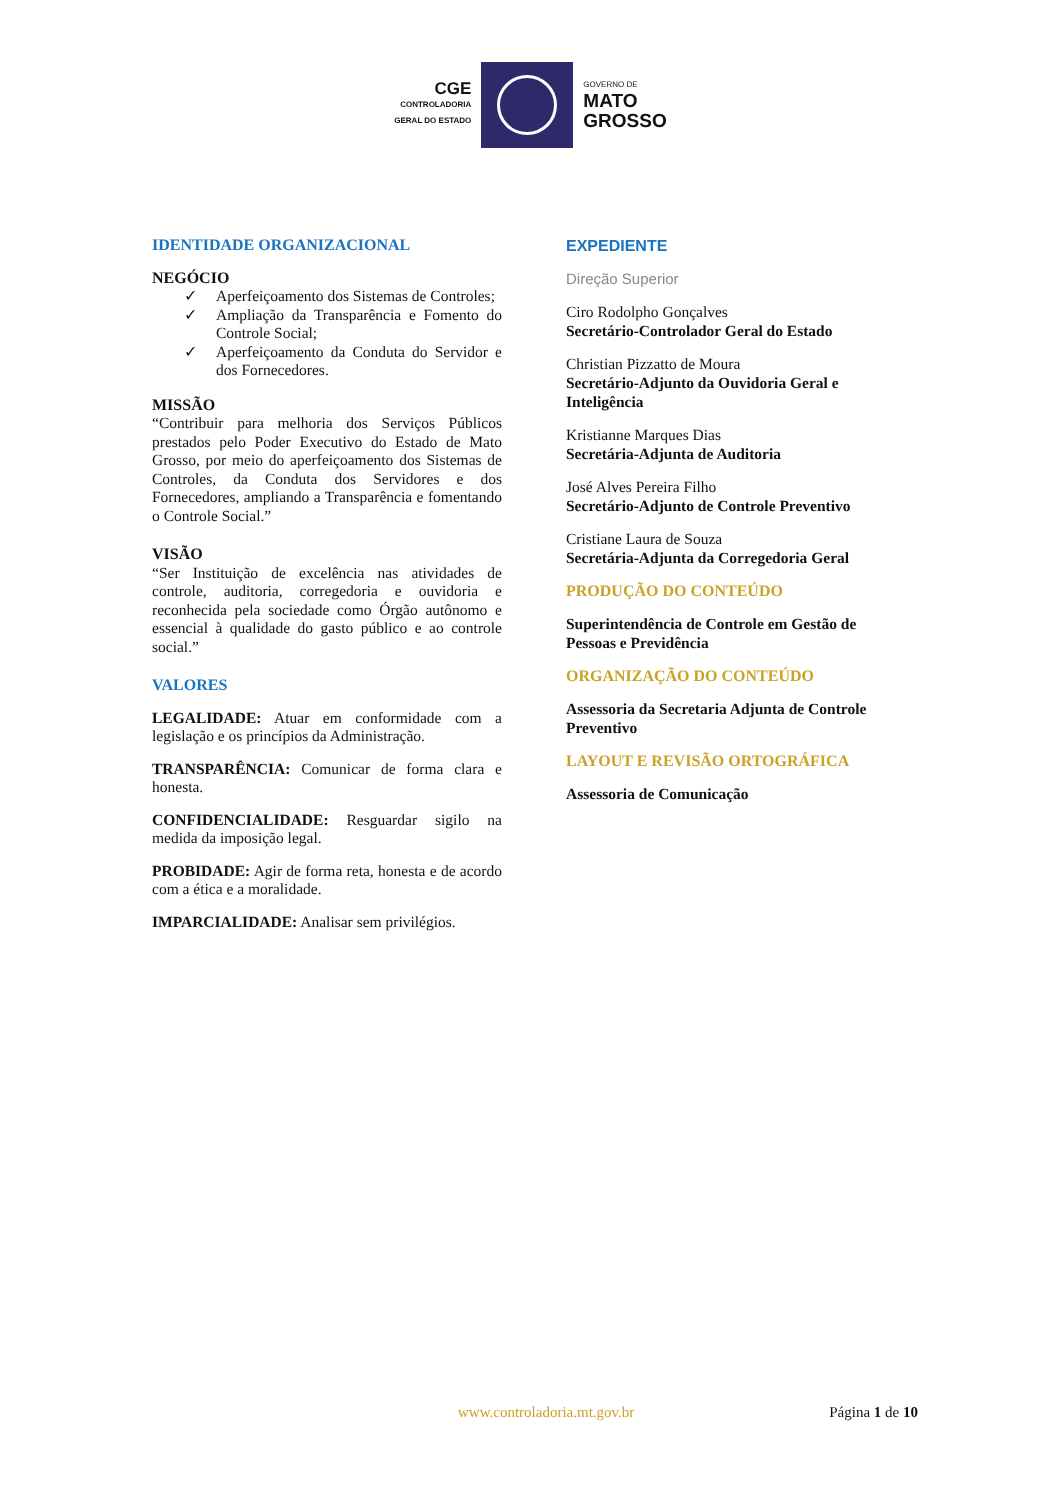CGE
CONTROLADORIA
GERAL DO ESTADO
GOVERNO DE
MATO
GROSSO
IDENTIDADE ORGANIZACIONAL
NEGÓCIO
✓ Aperfeiçoamento dos Sistemas de Controles;
✓ Ampliação da Transparência e Fomento do Controle Social;
✓ Aperfeiçoamento da Conduta do Servidor e dos Fornecedores.
MISSÃO
“Contribuir para melhoria dos Serviços Públicos prestados pelo Poder Executivo do Estado de Mato Grosso, por meio do aperfeiçoamento dos Sistemas de Controles, da Conduta dos Servidores e dos Fornecedores, ampliando a Transparência e fomentando o Controle Social.”
VISÃO
“Ser Instituição de excelência nas atividades de controle, auditoria, corregedoria e ouvidoria e reconhecida pela sociedade como Órgão autônomo e essencial à qualidade do gasto público e ao controle social.”
VALORES
LEGALIDADE: Atuar em conformidade com a legislação e os princípios da Administração.
TRANSPARÊNCIA: Comunicar de forma clara e honesta.
CONFIDENCIALIDADE: Resguardar sigilo na medida da imposição legal.
PROBIDADE: Agir de forma reta, honesta e de acordo com a ética e a moralidade.
IMPARCIALIDADE: Analisar sem privilégios.
EXPEDIENTE
Direção Superior
Ciro Rodolpho Gonçalves
Secretário-Controlador Geral do Estado
Christian Pizzatto de Moura
Secretário-Adjunto da Ouvidoria Geral e Inteligência
Kristianne Marques Dias
Secretária-Adjunta de Auditoria
José Alves Pereira Filho
Secretário-Adjunto de Controle Preventivo
Cristiane Laura de Souza
Secretária-Adjunta da Corregedoria Geral
PRODUÇÃO DO CONTEÚDO
Superintendência de Controle em Gestão de Pessoas e Previdência
ORGANIZAÇÃO DO CONTEÚDO
Assessoria da Secretaria Adjunta de Controle Preventivo
LAYOUT E REVISÃO ORTOGRÁFICA
Assessoria de Comunicação
www.controladoria.mt.gov.br Página 1 de 10